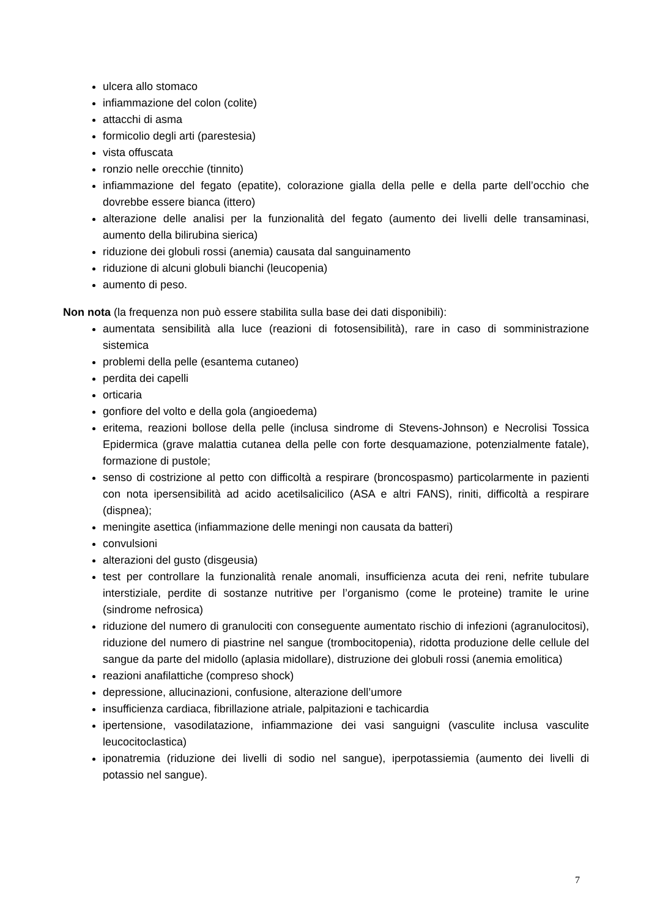ulcera allo stomaco
infiammazione del colon (colite)
attacchi di asma
formicolio degli arti (parestesia)
vista offuscata
ronzio nelle orecchie (tinnito)
infiammazione del fegato (epatite), colorazione gialla della pelle e della parte dell’occhio che dovrebbe essere bianca (ittero)
alterazione delle analisi per la funzionalità del fegato (aumento dei livelli delle transaminasi, aumento della bilirubina sierica)
riduzione dei globuli rossi (anemia) causata dal sanguinamento
riduzione di alcuni globuli bianchi (leucopenia)
aumento di peso.
Non nota (la frequenza non può essere stabilita sulla base dei dati disponibili):
aumentata sensibilità alla luce (reazioni di fotosensibilità), rare in caso di somministrazione sistemica
problemi della pelle (esantema cutaneo)
perdita dei capelli
orticaria
gonfiore del volto e della gola (angioedema)
eritema, reazioni bollose della pelle (inclusa sindrome di Stevens-Johnson) e Necrolisi Tossica Epidermica (grave malattia cutanea della pelle con forte desquamazione, potenzialmente fatale), formazione di pustole;
senso di costrizione al petto con difficoltà a respirare (broncospasmo) particolarmente in pazienti con nota ipersensibilità ad acido acetilsalicilico (ASA e altri FANS), riniti, difficoltà a respirare (dispnea);
meningite asettica (infiammazione delle meningi non causata da batteri)
convulsioni
alterazioni del gusto (disgeusia)
test per controllare la funzionalità renale anomali, insufficienza acuta dei reni, nefrite tubulare interstiziale, perdite di sostanze nutritive per l’organismo (come le proteine) tramite le urine (sindrome nefrosica)
riduzione del numero di granulociti con conseguente aumentato rischio di infezioni (agranulocitosi), riduzione del numero di piastrine nel sangue (trombocitopenia), ridotta produzione delle cellule del sangue da parte del midollo (aplasia midollare), distruzione dei globuli rossi (anemia emolitica)
reazioni anafilattiche (compreso shock)
depressione, allucinazioni, confusione, alterazione dell’umore
insufficienza cardiaca, fibrillazione atriale, palpitazioni e tachicardia
ipertensione, vasodilatazione, infiammazione dei vasi sanguigni (vasculite inclusa vasculite leucocitoclastica)
iponatremia (riduzione dei livelli di sodio nel sangue), iperpotassiemia (aumento dei livelli di potassio nel sangue).
7